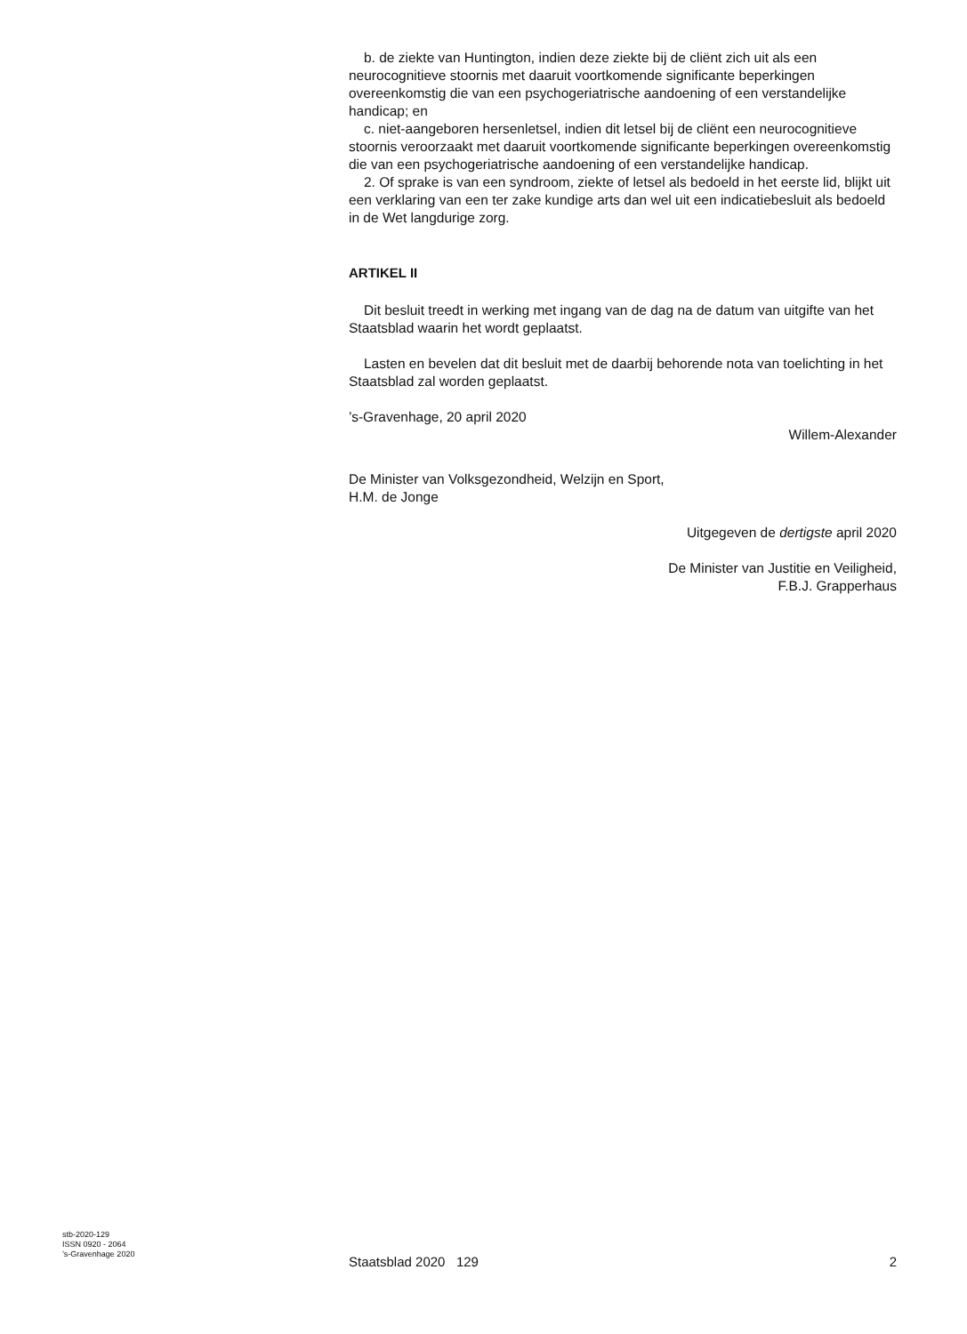b. de ziekte van Huntington, indien deze ziekte bij de cliënt zich uit als een neurocognitieve stoornis met daaruit voortkomende significante beperkingen overeenkomstig die van een psychogeriatrische aandoening of een verstandelijke handicap; en
c. niet-aangeboren hersenletsel, indien dit letsel bij de cliënt een neurocognitieve stoornis veroorzaakt met daaruit voortkomende significante beperkingen overeenkomstig die van een psychogeriatrische aandoening of een verstandelijke handicap.
2. Of sprake is van een syndroom, ziekte of letsel als bedoeld in het eerste lid, blijkt uit een verklaring van een ter zake kundige arts dan wel uit een indicatiebesluit als bedoeld in de Wet langdurige zorg.
ARTIKEL II
Dit besluit treedt in werking met ingang van de dag na de datum van uitgifte van het Staatsblad waarin het wordt geplaatst.
Lasten en bevelen dat dit besluit met de daarbij behorende nota van toelichting in het Staatsblad zal worden geplaatst.
’s-Gravenhage, 20 april 2020
Willem-Alexander
De Minister van Volksgezondheid, Welzijn en Sport,
H.M. de Jonge
Uitgegeven de dertigste april 2020
De Minister van Justitie en Veiligheid,
F.B.J. Grapperhaus
stb-2020-129
ISSN 0920 - 2064
’s-Gravenhage 2020
Staatsblad 2020 129 2